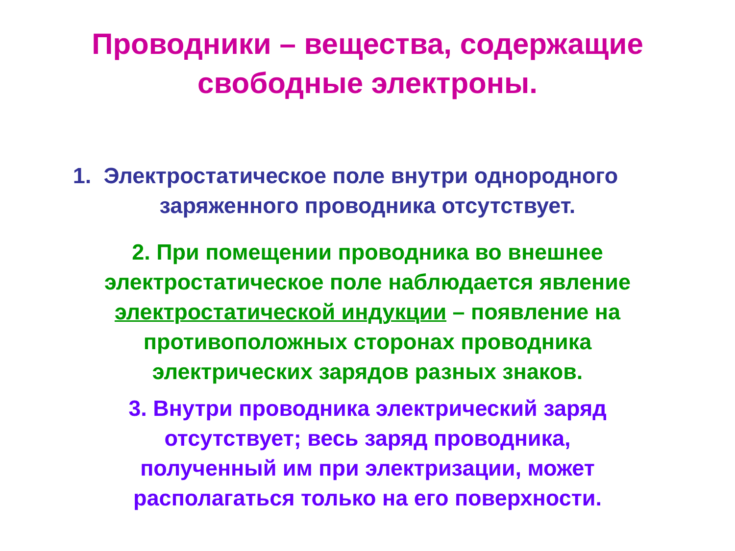Проводники – вещества, содержащие
свободные электроны.
1. Электростатическое поле внутри однородного
заряженного проводника отсутствует.
2. При помещении проводника во внешнее
электростатическое поле наблюдается явление
электростатической индукции – появление на
противоположных сторонах проводника
электрических зарядов разных знаков.
3. Внутри проводника электрический заряд
отсутствует; весь заряд проводника,
полученный им при электризации, может
располагаться только на его поверхности.